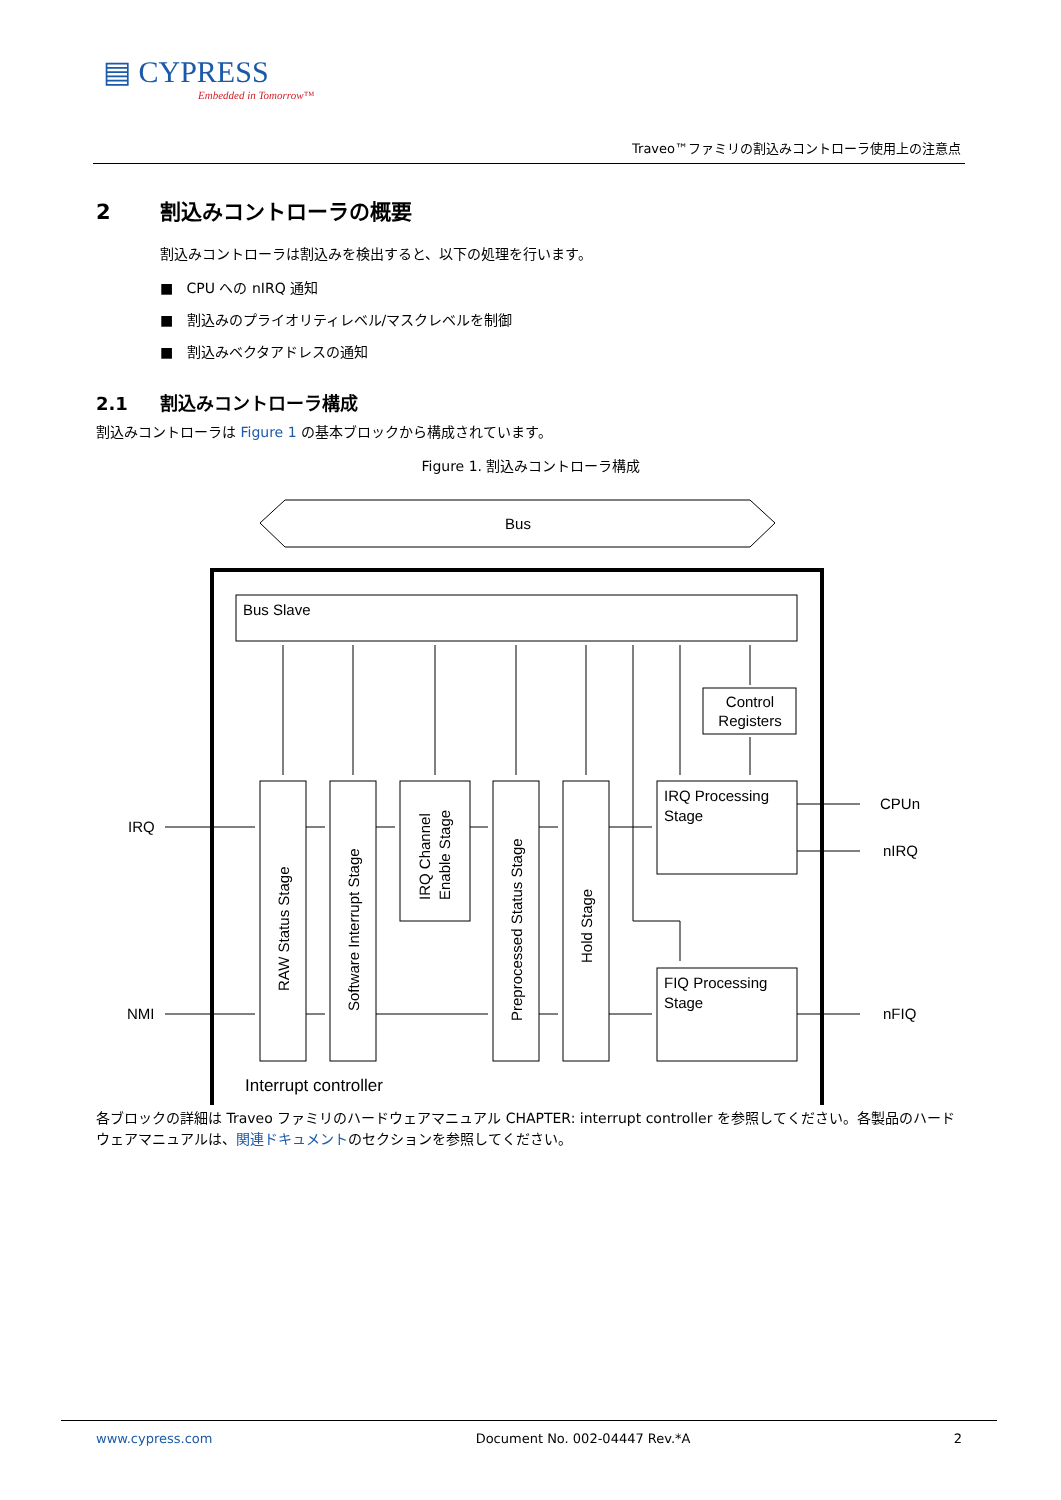▤ CYPRESS
Embedded in Tomorrow™
Traveo™ファミリの割込みコントローラ使用上の注意点
2 割込みコントローラの概要
割込みコントローラは割込みを検出すると、以下の処理を行います。
■ CPU への nIRQ 通知
■ 割込みのプライオリティレベル/マスクレベルを制御
■ 割込みベクタアドレスの通知
2.1 割込みコントローラ構成
割込みコントローラは Figure 1 の基本ブロックから構成されています。
Figure 1. 割込みコントローラ構成
Bus
Bus Slave
Control
Registers
IRQ Processing
Stage
FIQ Processing
Stage
IRQ
NMI
CPUn
nIRQ
nFIQ
RAW Status Stage
Software Interrupt Stage
IRQ Channel
Enable Stage
Preprocessed Status Stage
Hold Stage
Interrupt controller
各ブロックの詳細は Traveo ファミリのハードウェアマニュアル CHAPTER: interrupt controller を参照してください。各製品のハードウェアマニュアルは、関連ドキュメントのセクションを参照してください。
www.cypress.com Document No. 002-04447 Rev.*A 2